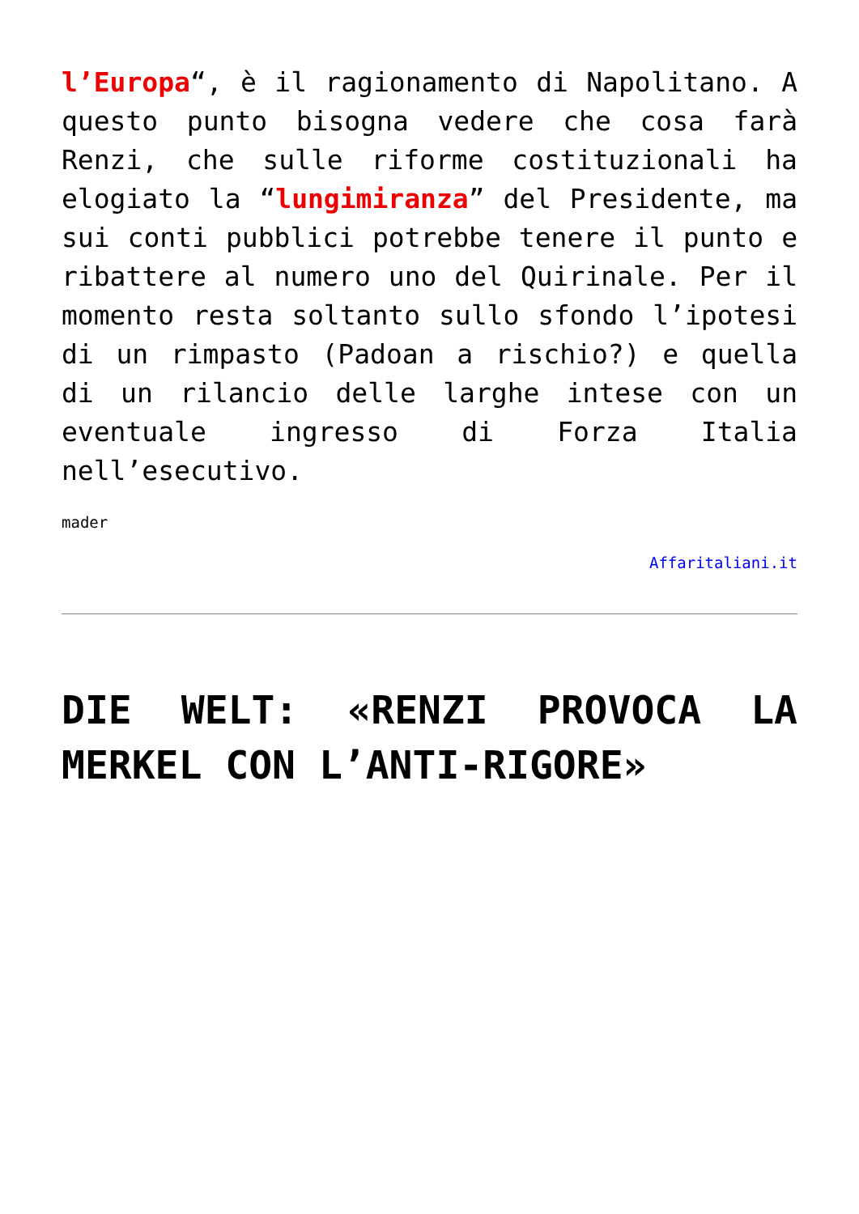l’Europa“, è il ragionamento di Napolitano. A questo punto bisogna vedere che cosa farà Renzi, che sulle riforme costituzionali ha elogiato la “lungimiranza” del Presidente, ma sui conti pubblici potrebbe tenere il punto e ribattere al numero uno del Quirinale. Per il momento resta soltanto sullo sfondo l’ipotesi di un rimpasto (Padoan a rischio?) e quella di un rilancio delle larghe intese con un eventuale ingresso di Forza Italia nell’esecutivo.
mader
Affaritaliani.it
DIE WELT: «RENZI PROVOCA LA MERKEL CON L’ANTI-RIGORE»